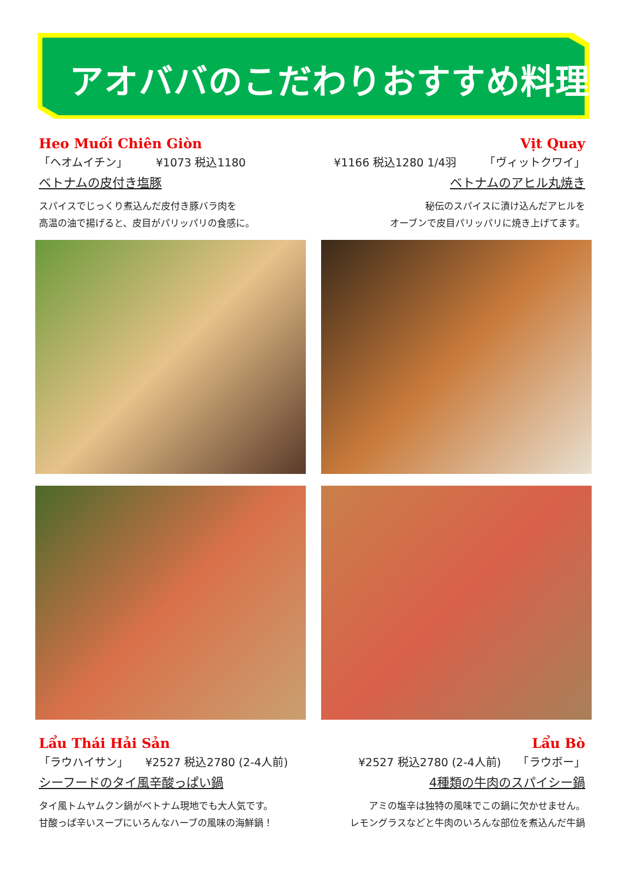アオババのこだわりおすすめ料理
Heo Muối Chiên Giòn
「ヘオムイチン」　　　¥1073 税込1180
ベトナムの皮付き塩豚
スパイスでじっくり煮込んだ皮付き豚バラ肉を
高温の油で揚げると、皮目がパリッパリの食感に。
Vịt Quay
¥1166 税込1280 1/4羽　　　「ヴィットクワイ」
ベトナムのアヒル丸焼き
秘伝のスパイスに漬け込んだアヒルを
オーブンで皮目パリッパリに焼き上げてます。
Lẩu Thái Hải Sản
「ラウハイサン」　　¥2527 税込2780 (2-4人前)
シーフードのタイ風辛酸っぱい鍋
タイ風トムヤムクン鍋がベトナム現地でも大人気です。
甘酸っぱ辛いスープにいろんなハーブの風味の海鮮鍋！
Lẩu Bò
¥2527 税込2780 (2-4人前)　　「ラウボー」
4種類の牛肉のスパイシー鍋
アミの塩辛は独特の風味でこの鍋に欠かせません。
レモングラスなどと牛肉のいろんな部位を煮込んだ牛鍋